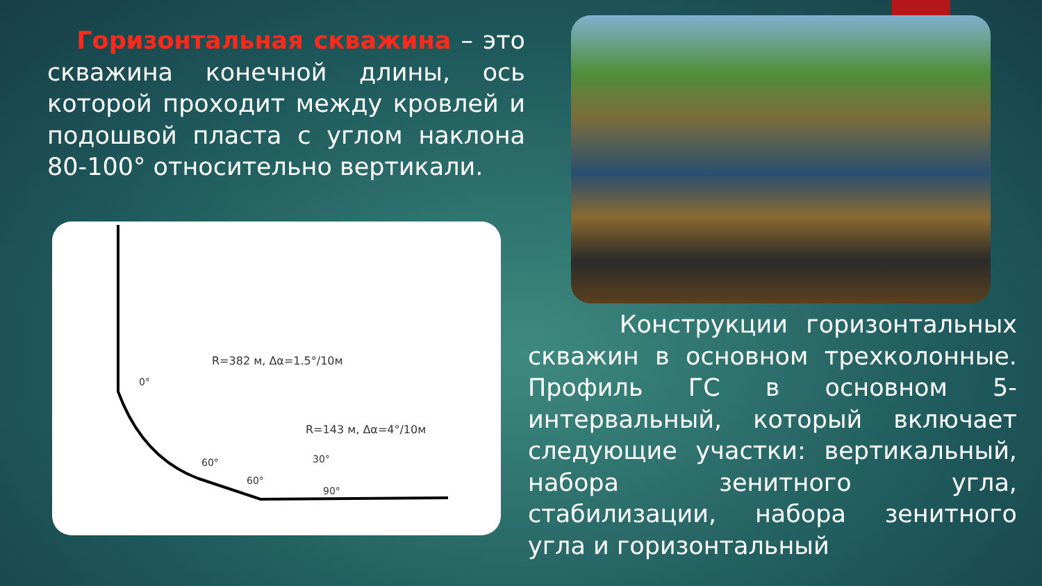Горизонтальная скважина – это скважина конечной длины, ось которой проходит между кровлей и подошвой пласта с углом наклона 80-100° относительно вертикали.
R=382 м, Δα=1.5°/10м
0°
R=143 м, Δα=4°/10м
60°
60°
30°
90°
Конструкции горизонтальных скважин в основном трехколонные. Профиль ГС в основном 5-интервальный, который включает следующие участки: вертикальный, набора зенитного угла, стабилизации, набора зенитного угла и горизонтальный